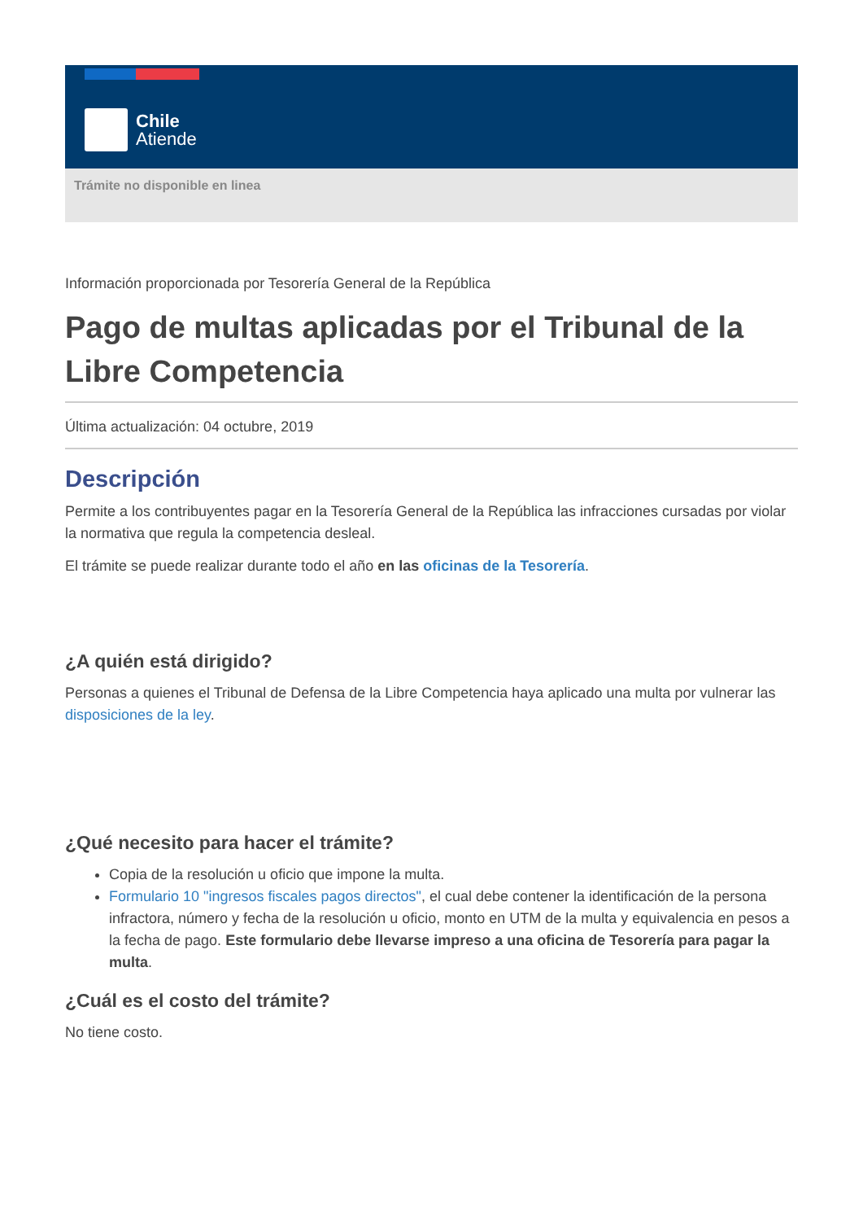Chile
Atiende
Trámite no disponible en linea
Información proporcionada por Tesorería General de la República
Pago de multas aplicadas por el Tribunal de la Libre Competencia
Última actualización: 04 octubre, 2019
Descripción
Permite a los contribuyentes pagar en la Tesorería General de la República las infracciones cursadas por violar la normativa que regula la competencia desleal.
El trámite se puede realizar durante todo el año en las oficinas de la Tesorería.
¿A quién está dirigido?
Personas a quienes el Tribunal de Defensa de la Libre Competencia haya aplicado una multa por vulnerar las disposiciones de la ley.
¿Qué necesito para hacer el trámite?
Copia de la resolución u oficio que impone la multa.
Formulario 10 "ingresos fiscales pagos directos", el cual debe contener la identificación de la persona infractora, número y fecha de la resolución u oficio, monto en UTM de la multa y equivalencia en pesos a la fecha de pago. Este formulario debe llevarse impreso a una oficina de Tesorería para pagar la multa.
¿Cuál es el costo del trámite?
No tiene costo.